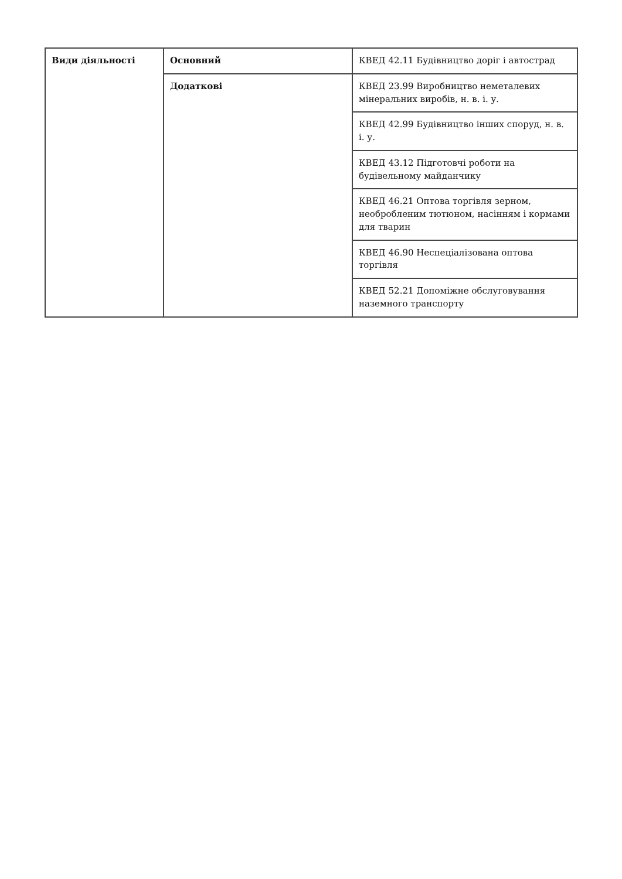| Види діяльності | Основний | КВЕД 42.11 Будівництво доріг і автострад |
| | Додаткові | КВЕД 23.99 Виробництво неметалевих мінеральних виробів, н. в. і. у. |
| | | КВЕД 42.99 Будівництво інших споруд, н. в. і. у. |
| | | КВЕД 43.12 Підготовчі роботи на будівельному майданчику |
| | | КВЕД 46.21 Оптова торгівля зерном, необробленим тютюном, насінням і кормами для тварин |
| | | КВЕД 46.90 Неспеціалізована оптова торгівля |
| | | КВЕД 52.21 Допоміжне обслуговування наземного транспорту |